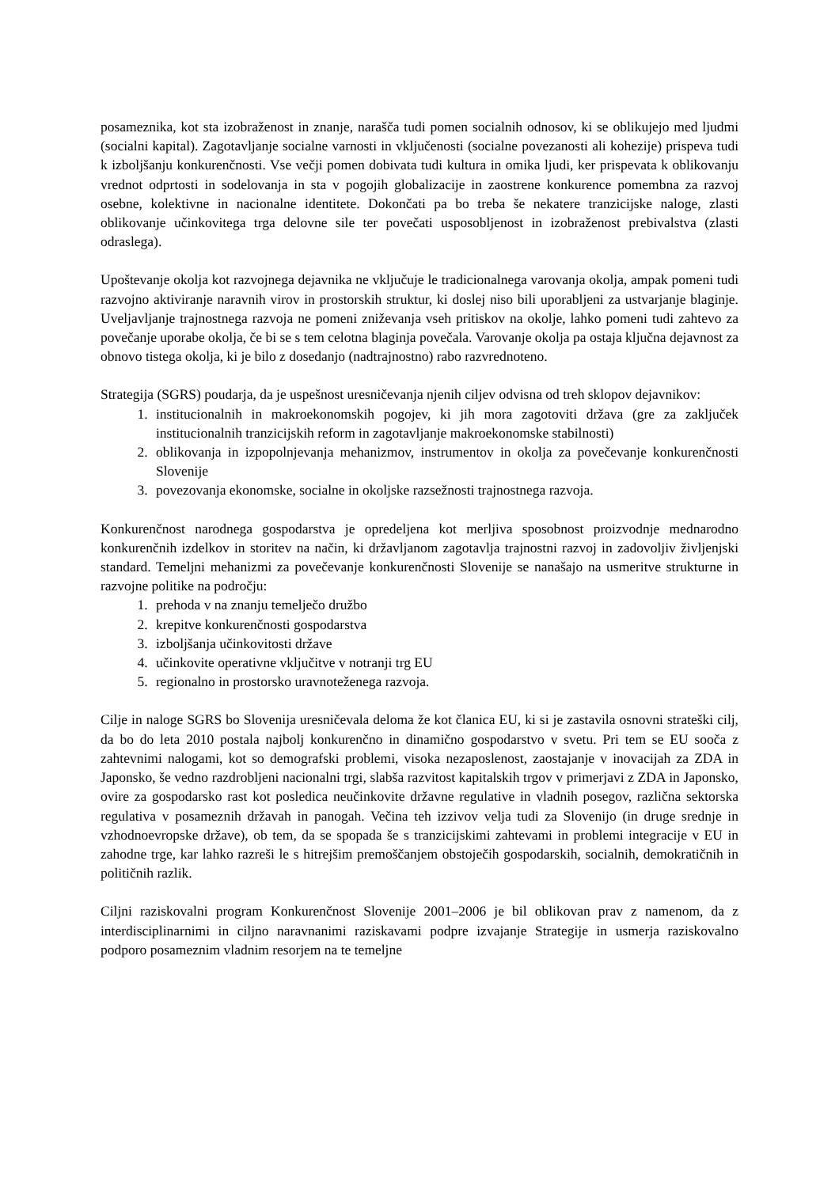posameznika, kot sta izobraženost in znanje, narašča tudi pomen socialnih odnosov, ki se oblikujejo med ljudmi (socialni kapital). Zagotavljanje socialne varnosti in vključenosti (socialne povezanosti ali kohezije) prispeva tudi k izboljšanju konkurenčnosti. Vse večji pomen dobivata tudi kultura in omika ljudi, ker prispevata k oblikovanju vrednot odprtosti in sodelovanja in sta v pogojih globalizacije in zaostrene konkurence pomembna za razvoj osebne, kolektivne in nacionalne identitete. Dokončati pa bo treba še nekatere tranzicijske naloge, zlasti oblikovanje učinkovitega trga delovne sile ter povečati usposobljenost in izobraženost prebivalstva (zlasti odraslega).
Upoštevanje okolja kot razvojnega dejavnika ne vključuje le tradicionalnega varovanja okolja, ampak pomeni tudi razvojno aktiviranje naravnih virov in prostorskih struktur, ki doslej niso bili uporabljeni za ustvarjanje blaginje. Uveljavljanje trajnostnega razvoja ne pomeni zniževanja vseh pritiskov na okolje, lahko pomeni tudi zahtevo za povečanje uporabe okolja, če bi se s tem celotna blaginja povečala. Varovanje okolja pa ostaja ključna dejavnost za obnovo tistega okolja, ki je bilo z dosedanjo (nadtrajnostno) rabo razvrednoteno.
Strategija (SGRS) poudarja, da je uspešnost uresničevanja njenih ciljev odvisna od treh sklopov dejavnikov:
1. institucionalnih in makroekonomskih pogojev, ki jih mora zagotoviti država (gre za zaključek institucionalnih tranzicijskih reform in zagotavljanje makroekonomske stabilnosti)
2. oblikovanja in izpopolnjevanja mehanizmov, instrumentov in okolja za povečevanje konkurenčnosti Slovenije
3. povezovanja ekonomske, socialne in okoljske razsežnosti trajnostnega razvoja.
Konkurenčnost narodnega gospodarstva je opredeljena kot merljiva sposobnost proizvodnje mednarodno konkurenčnih izdelkov in storitev na način, ki državljanom zagotavlja trajnostni razvoj in zadovoljiv življenjski standard. Temeljni mehanizmi za povečevanje konkurenčnosti Slovenije se nanašajo na usmeritve strukturne in razvojne politike na področju:
1. prehoda v na znanju temelječo družbo
2. krepitve konkurenčnosti gospodarstva
3. izboljšanja učinkovitosti države
4. učinkovite operativne vključitve v notranji trg EU
5. regionalno in prostorsko uravnoteženega razvoja.
Cilje in naloge SGRS bo Slovenija uresničevala deloma že kot članica EU, ki si je zastavila osnovni strateški cilj, da bo do leta 2010 postala najbolj konkurenčno in dinamično gospodarstvo v svetu. Pri tem se EU sooča z zahtevnimi nalogami, kot so demografski problemi, visoka nezaposlenost, zaostajanje v inovacijah za ZDA in Japonsko, še vedno razdrobljeni nacionalni trgi, slabša razvitost kapitalskih trgov v primerjavi z ZDA in Japonsko, ovire za gospodarsko rast kot posledica neučinkovite državne regulative in vladnih posegov, različna sektorska regulativa v posameznih državah in panogah. Večina teh izzivov velja tudi za Slovenijo (in druge srednje in vzhodnoevropske države), ob tem, da se spopada še s tranzicijskimi zahtevami in problemi integracije v EU in zahodne trge, kar lahko razreši le s hitrejšim premoščanjem obstoječih gospodarskih, socialnih, demokratičnih in političnih razlik.
Ciljni raziskovalni program Konkurenčnost Slovenije 2001–2006 je bil oblikovan prav z namenom, da z interdisciplinarnimi in ciljno naravnanimi raziskavami podpre izvajanje Strategije in usmerja raziskovalno podporo posameznim vladnim resorjem na te temeljne